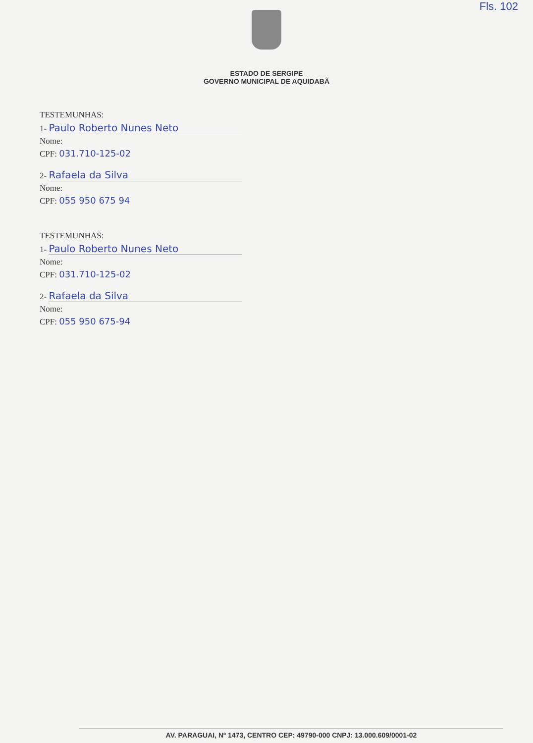Fls. 102
ESTADO DE SERGIPE
GOVERNO MUNICIPAL DE AQUIDABÃ
TESTEMUNHAS:
1- Paulo Roberto Nunes Neto
Nome:
CPF: 031.710-125-02
2- Rafaela da Silva
Nome:
CPF: 055 950 675 94
TESTEMUNHAS:
1- Paulo Roberto Nunes Neto
Nome:
CPF: 031.710-125-02
2- Rafaela da Silva
Nome:
CPF: 055 950 675-94
AV. PARAGUAI, Nº 1473, CENTRO CEP: 49790-000 CNPJ: 13.000.609/0001-02